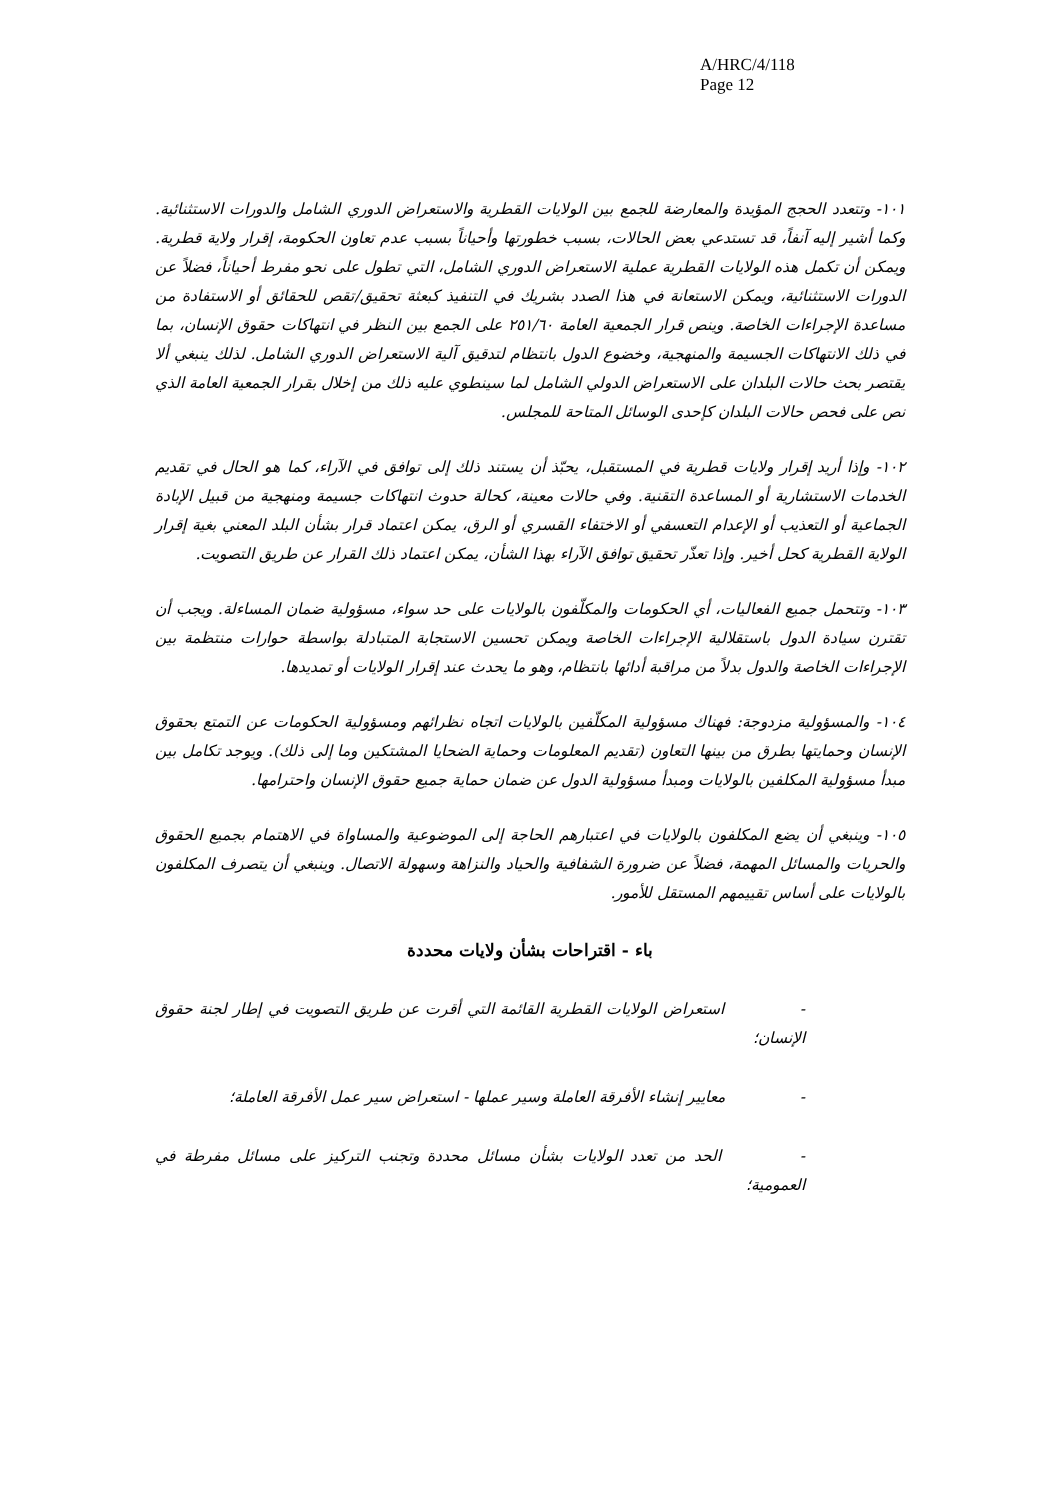A/HRC/4/118
Page 12
١٠١- وتتعدد الحجج المؤيدة والمعارضة للجمع بين الولايات القطرية والاستعراض الدوري الشامل والدورات الاستثنائية. وكما أشير إليه آنفاً، قد تستدعي بعض الحالات، بسبب خطورتها وأحياناً بسبب عدم تعاون الحكومة، إقرار ولاية قطرية. ويمكن أن تكمل هذه الولايات القطرية عملية الاستعراض الدوري الشامل، التي تطول على نحو مفرط أحياناً، فضلاً عن الدورات الاستثنائية، ويمكن الاستعانة في هذا الصدد بشريك في التنفيذ كبعثة تحقيق/تقص للحقائق أو الاستفادة من مساعدة الإجراءات الخاصة. وينص قرار الجمعية العامة ٢٥١/٦٠ على الجمع بين النظر في انتهاكات حقوق الإنسان، بما في ذلك الانتهاكات الجسيمة والمنهجية، وخضوع الدول بانتظام لتدقيق آلية الاستعراض الدوري الشامل. لذلك ينبغي ألا يقتصر بحث حالات البلدان على الاستعراض الدولي الشامل لما سينطوي عليه ذلك من إخلال بقرار الجمعية العامة الذي نص على فحص حالات البلدان كإحدى الوسائل المتاحة للمجلس.
١٠٢- وإذا أريد إقرار ولايات قطرية في المستقبل، يحبّذ أن يستند ذلك إلى توافق في الآراء، كما هو الحال في تقديم الخدمات الاستشارية أو المساعدة التقنية. وفي حالات معينة، كحالة حدوث انتهاكات جسيمة ومنهجية من قبيل الإبادة الجماعية أو التعذيب أو الإعدام التعسفي أو الاختفاء القسري أو الرق، يمكن اعتماد قرار بشأن البلد المعني بغية إقرار الولاية القطرية كحل أخير. وإذا تعذّر تحقيق توافق الآراء بهذا الشأن، يمكن اعتماد ذلك القرار عن طريق التصويت.
١٠٣- وتتحمل جميع الفعاليات، أي الحكومات والمكلّفون بالولايات على حد سواء، مسؤولية ضمان المساءلة. ويجب أن تقترن سيادة الدول باستقلالية الإجراءات الخاصة ويمكن تحسين الاستجابة المتبادلة بواسطة حوارات منتظمة بين الإجراءات الخاصة والدول بدلاً من مراقبة أدائها بانتظام، وهو ما يحدث عند إقرار الولايات أو تمديدها.
١٠٤- والمسؤولية مزدوجة: فهناك مسؤولية المكلّفين بالولايات اتجاه نظرائهم ومسؤولية الحكومات عن التمتع بحقوق الإنسان وحمايتها بطرق من بينها التعاون (تقديم المعلومات وحماية الضحايا المشتكين وما إلى ذلك). ويوجد تكامل بين مبدأ مسؤولية المكلفين بالولايات ومبدأ مسؤولية الدول عن ضمان حماية جميع حقوق الإنسان واحترامها.
١٠٥- وينبغي أن يضع المكلفون بالولايات في اعتبارهم الحاجة إلى الموضوعية والمساواة في الاهتمام بجميع الحقوق والحريات والمسائل المهمة، فضلاً عن ضرورة الشفافية والحياد والنزاهة وسهولة الاتصال. وينبغي أن يتصرف المكلفون بالولايات على أساس تقييمهم المستقل للأمور.
باء - اقتراحات بشأن ولايات محددة
- استعراض الولايات القطرية القائمة التي أقرت عن طريق التصويت في إطار لجنة حقوق الإنسان؛
- معايير إنشاء الأفرقة العاملة وسير عملها - استعراض سير عمل الأفرقة العاملة؛
- الحد من تعدد الولايات بشأن مسائل محددة وتجنب التركيز على مسائل مفرطة في العمومية؛